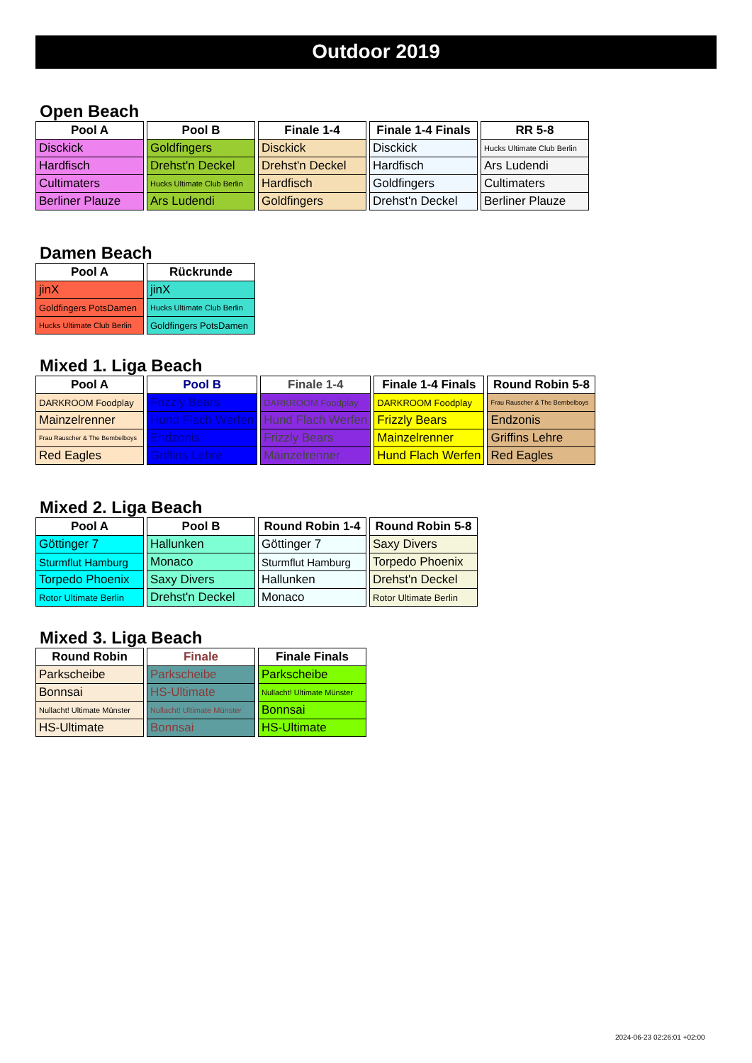Outdoor 2019
Open Beach
| Pool A |
| --- |
| Disckick |
| Hardfisch |
| Cultimaters |
| Berliner Plauze |
| Pool B |
| --- |
| Goldfingers |
| Drehst'n Deckel |
| Hucks Ultimate Club Berlin |
| Ars Ludendi |
| Finale 1-4 |
| --- |
| Disckick |
| Drehst'n Deckel |
| Hardfisch |
| Goldfingers |
| Finale 1-4 Finals |
| --- |
| Disckick |
| Hardfisch |
| Goldfingers |
| Drehst'n Deckel |
| RR 5-8 |
| --- |
| Hucks Ultimate Club Berlin |
| Ars Ludendi |
| Cultimaters |
| Berliner Plauze |
Damen Beach
| Pool A |
| --- |
| jinX |
| Goldfingers PotsDamen |
| Hucks Ultimate Club Berlin |
| Rückrunde |
| --- |
| jinX |
| Hucks Ultimate Club Berlin |
| Goldfingers PotsDamen |
Mixed 1. Liga Beach
| Pool A |
| --- |
| DARKROOM Foodplay |
| Mainzelrenner |
| Frau Rauscher & The Bembelboys |
| Red Eagles |
| Pool B |
| --- |
| Frizzly Bears |
| Hund Flach Werfen |
| Endzonis |
| Griffins Lehre |
| Finale 1-4 |
| --- |
| DARKROOM Foodplay |
| Hund Flach Werfen |
| Frizzly Bears |
| Mainzelrenner |
| Finale 1-4 Finals |
| --- |
| DARKROOM Foodplay |
| Frizzly Bears |
| Mainzelrenner |
| Hund Flach Werfen |
| Round Robin 5-8 |
| --- |
| Frau Rauscher & The Bembelboys |
| Endzonis |
| Griffins Lehre |
| Red Eagles |
Mixed 2. Liga Beach
| Pool A |
| --- |
| Göttinger 7 |
| Sturmflut Hamburg |
| Torpedo Phoenix |
| Rotor Ultimate Berlin |
| Pool B |
| --- |
| Hallunken |
| Monaco |
| Saxy Divers |
| Drehst'n Deckel |
| Round Robin 1-4 |
| --- |
| Göttinger 7 |
| Sturmflut Hamburg |
| Hallunken |
| Monaco |
| Round Robin 5-8 |
| --- |
| Saxy Divers |
| Torpedo Phoenix |
| Drehst'n Deckel |
| Rotor Ultimate Berlin |
Mixed 3. Liga Beach
| Round Robin |
| --- |
| Parkscheibe |
| Bonnsai |
| Nullacht! Ultimate Münster |
| HS-Ultimate |
| Finale |
| --- |
| Parkscheibe |
| HS-Ultimate |
| Nullacht! Ultimate Münster |
| Bonnsai |
| Finale Finals |
| --- |
| Parkscheibe |
| Nullacht! Ultimate Münster |
| Bonnsai |
| HS-Ultimate |
2024-06-23 02:26:01 +02:00